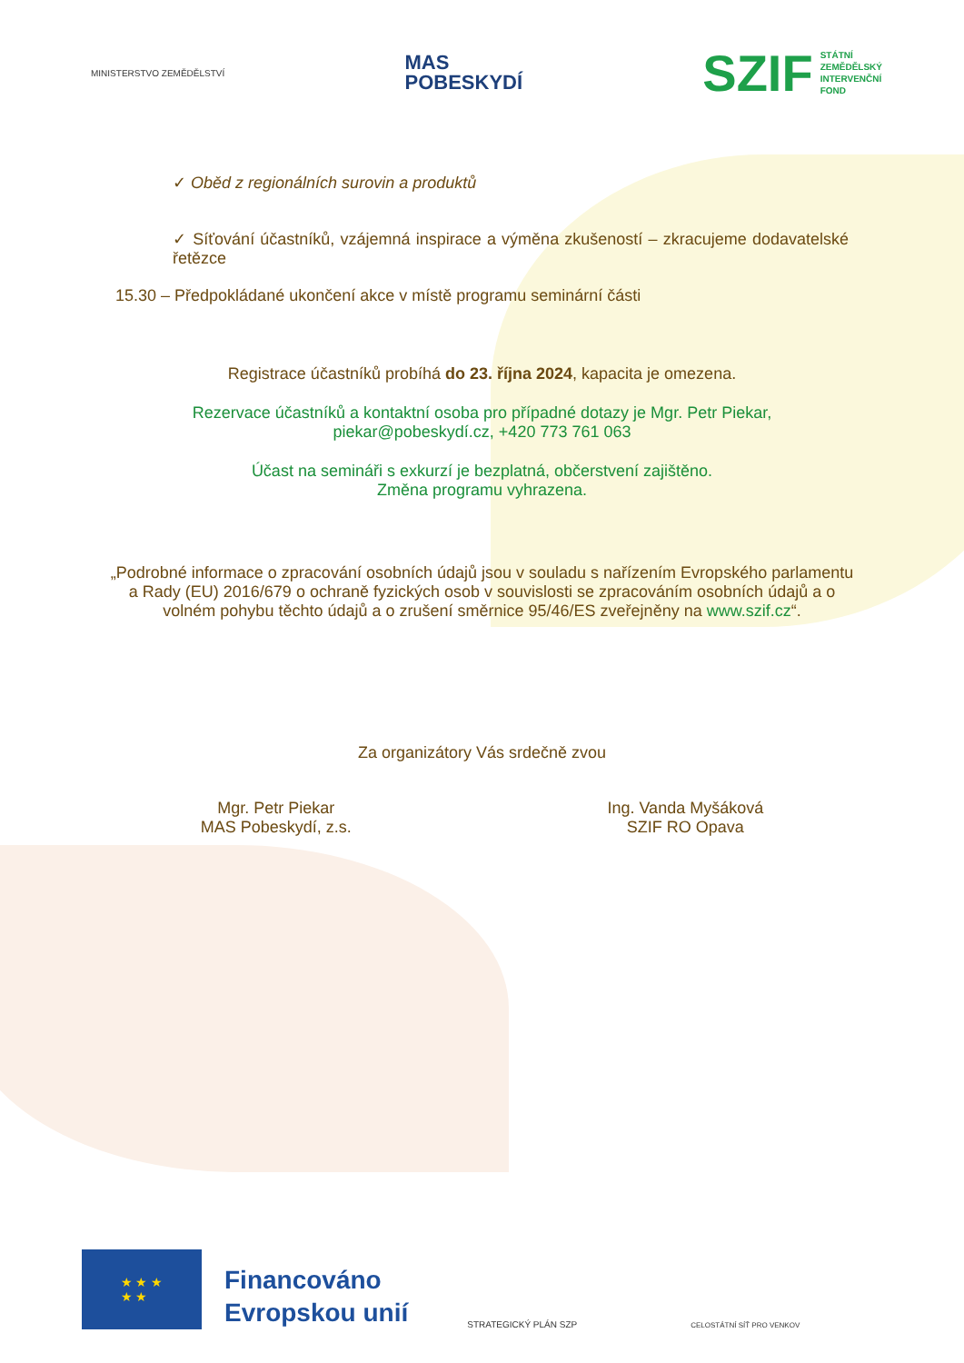MINISTERSTVO ZEMĚDĚLSTVÍ
MAS
POBESKYDÍ
SZIF STÁTNÍ
ZEMĚDĚLSKÝ
INTERVENČNÍ
FOND
✓ Oběd z regionálních surovin a produktů
✓ Síťování účastníků, vzájemná inspirace a výměna zkušeností – zkracujeme dodavatelské řetězce
15.30 – Předpokládané ukončení akce v místě programu seminární části
Registrace účastníků probíhá do 23. října 2024, kapacita je omezena.
Rezervace účastníků a kontaktní osoba pro případné dotazy je Mgr. Petr Piekar,
piekar@pobeskydí.cz, +420 773 761 063
Účast na semináři s exkurzí je bezplatná, občerstvení zajištěno.
Změna programu vyhrazena.
„Podrobné informace o zpracování osobních údajů jsou v souladu s nařízením Evropského parlamentu a Rady (EU) 2016/679 o ochraně fyzických osob v souvislosti se zpracováním osobních údajů a o volném pohybu těchto údajů a o zrušení směrnice 95/46/ES zveřejněny na www.szif.cz“.
Za organizátory Vás srdečně zvou
Mgr. Petr Piekar
MAS Pobeskydí, z.s.
Ing. Vanda Myšáková
SZIF RO Opava
★ ★ ★
★ ★
Financováno
Evropskou unií
STRATEGICKÝ PLÁN SZP
CELOSTÁTNÍ SÍŤ PRO VENKOV